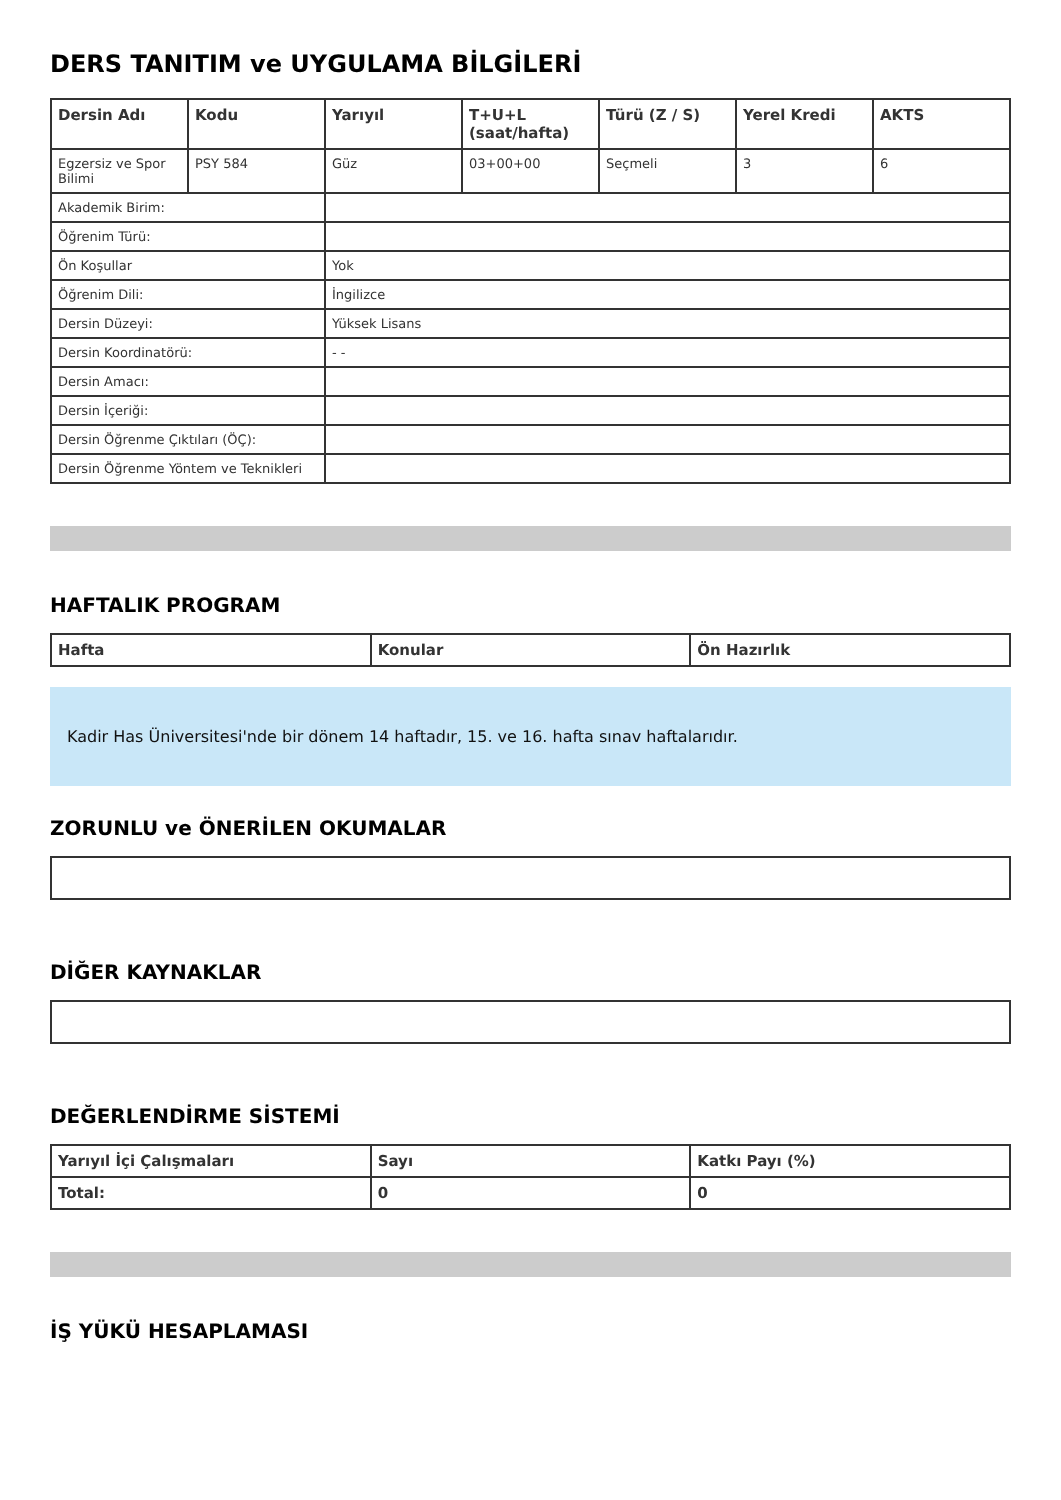DERS TANITIM ve UYGULAMA BİLGİLERİ
| Dersin Adı | Kodu | Yarıyıl | T+U+L (saat/hafta) | Türü (Z / S) | Yerel Kredi | AKTS |
| --- | --- | --- | --- | --- | --- | --- |
| Egzersiz ve Spor Bilimi | PSY 584 | Güz | 03+00+00 | Seçmeli | 3 | 6 |
| Akademik Birim: | | | | | | |
| Öğrenim Türü: | | | | | | |
| Ön Koşullar | | Yok | | | | |
| Öğrenim Dili: | | İngilizce | | | | |
| Dersin Düzeyi: | | Yüksek Lisans | | | | |
| Dersin Koordinatörü: | | - - | | | | |
| Dersin Amacı: | | | | | | |
| Dersin İçeriği: | | | | | | |
| Dersin Öğrenme Çıktıları (ÖÇ): | | | | | | |
| Dersin Öğrenme Yöntem ve Teknikleri | | | | | | |
HAFTALIK PROGRAM
| Hafta | Konular | Ön Hazırlık |
| --- | --- | --- |
Kadir Has Üniversitesi'nde bir dönem 14 haftadır, 15. ve 16. hafta sınav haftalarıdır.
ZORUNLU ve ÖNERİLEN OKUMALAR
DİĞER KAYNAKLAR
DEĞERLENDİRME SİSTEMİ
| Yarıyıl İçi Çalışmaları | Sayı | Katkı Payı (%) |
| --- | --- | --- |
| Total: | 0 | 0 |
İŞ YÜKÜ HESAPLAMASI